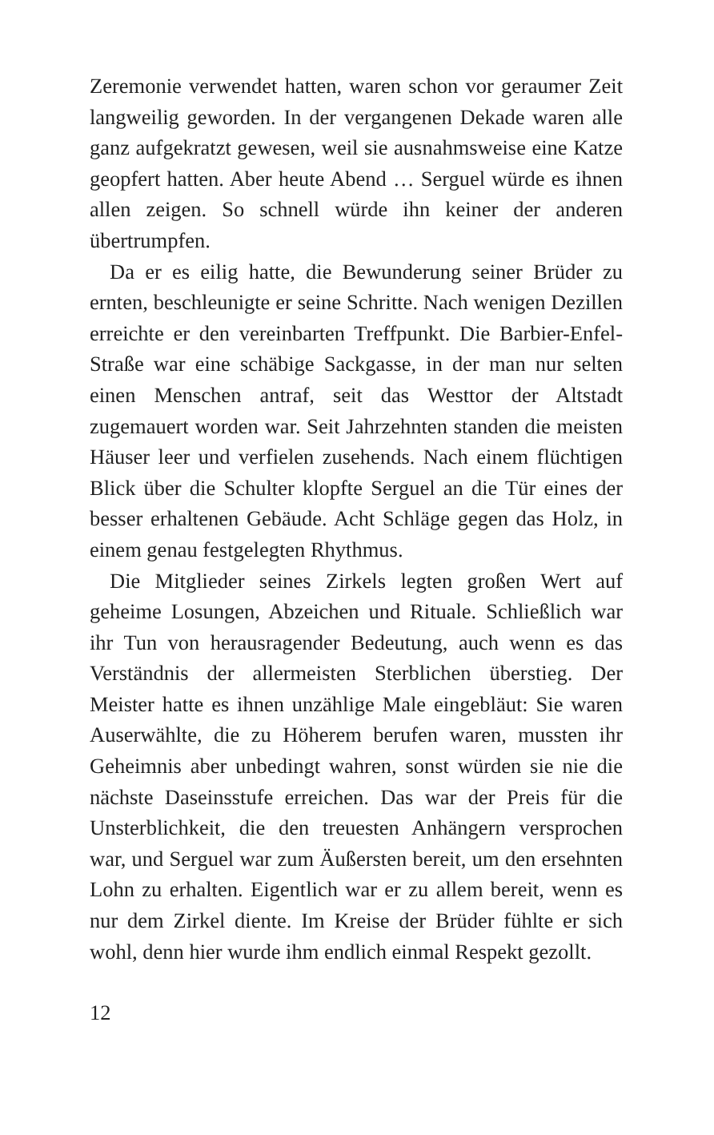Zeremonie verwendet hatten, waren schon vor geraumer Zeit langweilig geworden. In der vergangenen Dekade waren alle ganz aufgekratzt gewesen, weil sie ausnahmsweise eine Katze geopfert hatten. Aber heute Abend … Serguel würde es ihnen allen zeigen. So schnell würde ihn keiner der anderen übertrumpfen.
Da er es eilig hatte, die Bewunderung seiner Brüder zu ernten, beschleunigte er seine Schritte. Nach wenigen Dezillen erreichte er den vereinbarten Treffpunkt. Die Barbier-Enfel-Straße war eine schäbige Sackgasse, in der man nur selten einen Menschen antraf, seit das Westtor der Altstadt zugemauert worden war. Seit Jahrzehnten standen die meisten Häuser leer und verfielen zusehends. Nach einem flüchtigen Blick über die Schulter klopfte Serguel an die Tür eines der besser erhaltenen Gebäude. Acht Schläge gegen das Holz, in einem genau festgelegten Rhythmus.
Die Mitglieder seines Zirkels legten großen Wert auf geheime Losungen, Abzeichen und Rituale. Schließlich war ihr Tun von herausragender Bedeutung, auch wenn es das Verständnis der allermeisten Sterblichen überstieg. Der Meister hatte es ihnen unzählige Male eingebläut: Sie waren Auserwählte, die zu Höherem berufen waren, mussten ihr Geheimnis aber unbedingt wahren, sonst würden sie nie die nächste Daseinsstufe erreichen. Das war der Preis für die Unsterblichkeit, die den treuesten Anhängern versprochen war, und Serguel war zum Äußersten bereit, um den ersehnten Lohn zu erhalten. Eigentlich war er zu allem bereit, wenn es nur dem Zirkel diente. Im Kreise der Brüder fühlte er sich wohl, denn hier wurde ihm endlich einmal Respekt gezollt.
12